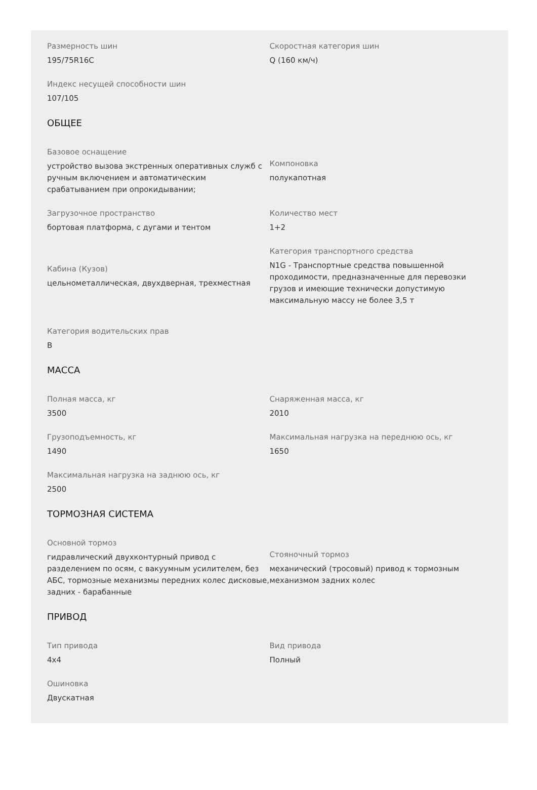Размерность шин
195/75R16C
Скоростная категория шин
Q (160 км/ч)
Индекс несущей способности шин
107/105
ОБЩЕЕ
Базовое оснащение
устройство вызова экстренных оперативных служб с ручным включением и автоматическим срабатыванием при опрокидывании;
Компоновка
полукапотная
Загрузочное пространство
бортовая платформа, с дугами и тентом
Количество мест
1+2
Кабина (Кузов)
цельнометаллическая, двухдверная, трехместная
Категория транспортного средства
N1G - Транспортные средства повышенной проходимости, предназначенные для перевозки грузов и имеющие технически допустимую максимальную массу не более 3,5 т
Категория водительских прав
B
МАССА
Полная масса, кг
3500
Снаряженная масса, кг
2010
Грузоподъемность, кг
1490
Максимальная нагрузка на переднюю ось, кг
1650
Максимальная нагрузка на заднюю ось, кг
2500
ТОРМОЗНАЯ СИСТЕМА
Основной тормоз
гидравлический двухконтурный привод с разделением по осям, с вакуумным усилителем, без АБС, тормозные механизмы передних колес дисковые, задних - барабанные
Стояночный тормоз
механический (тросовый) привод к тормозным механизмом задних колес
ПРИВОД
Тип привода
4x4
Вид привода
Полный
Ошиновка
Двускатная